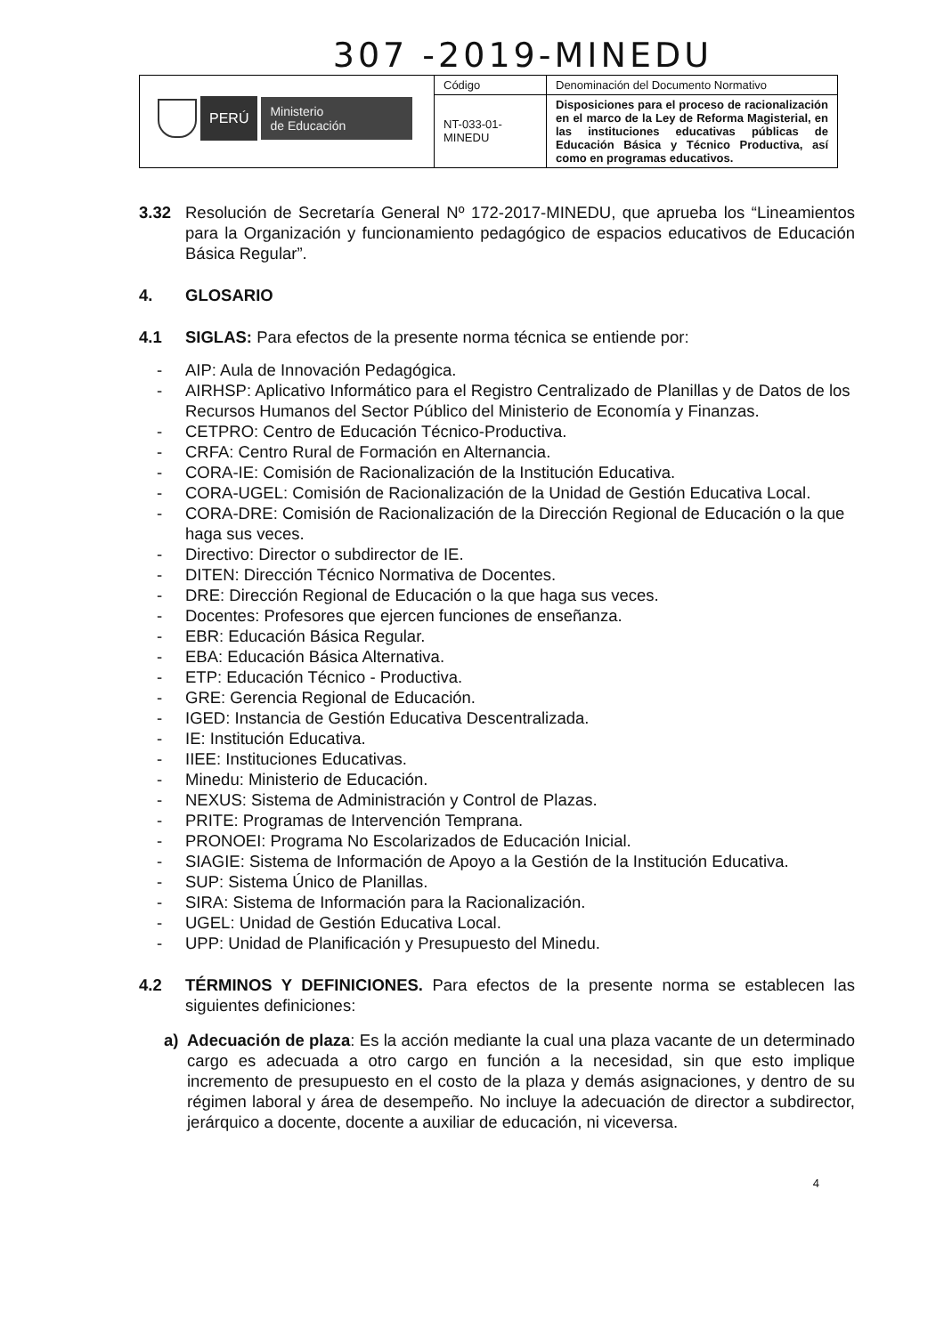307 -2019-MINEDU
| PERÚ Ministerio de Educación | Código | Denominación del Documento Normativo |
| | NT-033-01- MINEDU | Disposiciones para el proceso de racionalización en el marco de la Ley de Reforma Magisterial, en las instituciones educativas públicas de Educación Básica y Técnico Productiva, así como en programas educativos. |
3.32 Resolución de Secretaría General Nº 172-2017-MINEDU, que aprueba los “Lineamientos para la Organización y funcionamiento pedagógico de espacios educativos de Educación Básica Regular”.
4. GLOSARIO
4.1 SIGLAS: Para efectos de la presente norma técnica se entiende por:
- AIP: Aula de Innovación Pedagógica.
- AIRHSP: Aplicativo Informático para el Registro Centralizado de Planillas y de Datos de los Recursos Humanos del Sector Público del Ministerio de Economía y Finanzas.
- CETPRO: Centro de Educación Técnico-Productiva.
- CRFA: Centro Rural de Formación en Alternancia.
- CORA-IE: Comisión de Racionalización de la Institución Educativa.
- CORA-UGEL: Comisión de Racionalización de la Unidad de Gestión Educativa Local.
- CORA-DRE: Comisión de Racionalización de la Dirección Regional de Educación o la que haga sus veces.
- Directivo: Director o subdirector de IE.
- DITEN: Dirección Técnico Normativa de Docentes.
- DRE: Dirección Regional de Educación o la que haga sus veces.
- Docentes: Profesores que ejercen funciones de enseñanza.
- EBR: Educación Básica Regular.
- EBA: Educación Básica Alternativa.
- ETP: Educación Técnico - Productiva.
- GRE: Gerencia Regional de Educación.
- IGED: Instancia de Gestión Educativa Descentralizada.
- IE: Institución Educativa.
- IIEE: Instituciones Educativas.
- Minedu: Ministerio de Educación.
- NEXUS: Sistema de Administración y Control de Plazas.
- PRITE: Programas de Intervención Temprana.
- PRONOEI: Programa No Escolarizados de Educación Inicial.
- SIAGIE: Sistema de Información de Apoyo a la Gestión de la Institución Educativa.
- SUP: Sistema Único de Planillas.
- SIRA: Sistema de Información para la Racionalización.
- UGEL: Unidad de Gestión Educativa Local.
- UPP: Unidad de Planificación y Presupuesto del Minedu.
4.2 TÉRMINOS Y DEFINICIONES. Para efectos de la presente norma se establecen las siguientes definiciones:
a) Adecuación de plaza: Es la acción mediante la cual una plaza vacante de un determinado cargo es adecuada a otro cargo en función a la necesidad, sin que esto implique incremento de presupuesto en el costo de la plaza y demás asignaciones, y dentro de su régimen laboral y área de desempeño. No incluye la adecuación de director a subdirector, jerárquico a docente, docente a auxiliar de educación, ni viceversa.
4